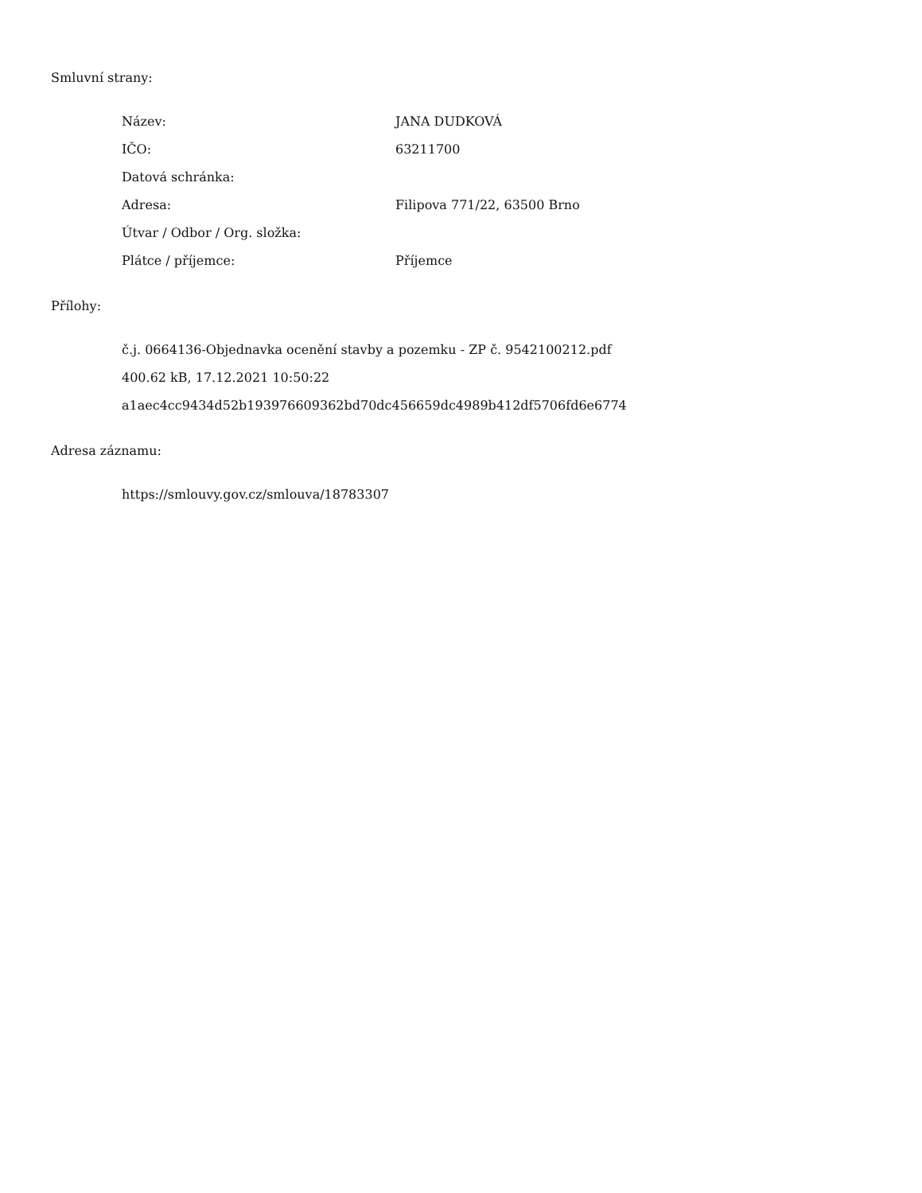Smluvní strany:
| Název: | JANA DUDKOVÁ |
| IČO: | 63211700 |
| Datová schránka: | |
| Adresa: | Filipova 771/22, 63500 Brno |
| Útvar / Odbor / Org. složka: | |
| Plátce / příjemce: | Příjemce |
Přílohy:
č.j. 0664136-Objednavka ocenění stavby a pozemku - ZP č. 9542100212.pdf
400.62 kB, 17.12.2021 10:50:22
a1aec4cc9434d52b193976609362bd70dc456659dc4989b412df5706fd6e6774
Adresa záznamu:
https://smlouvy.gov.cz/smlouva/18783307